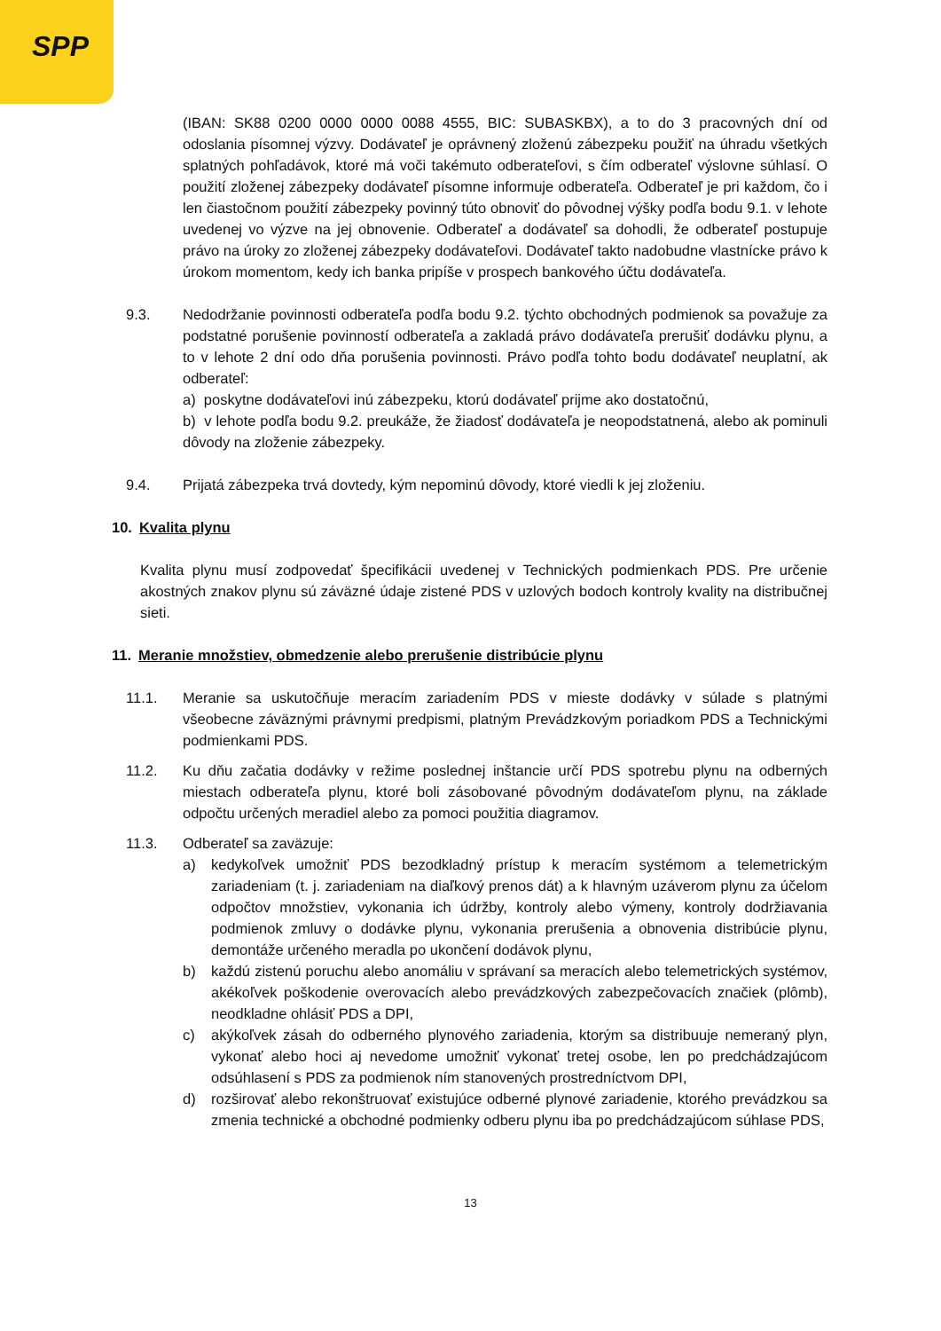SPP
(IBAN: SK88 0200 0000 0000 0088 4555, BIC: SUBASKBX), a to do 3 pracovných dní od odoslania písomnej výzvy. Dodávateľ je oprávnený zloženú zábezpeku použiť na úhradu všetkých splatných pohľadávok, ktoré má voči takémuto odberateľovi, s čím odberateľ výslovne súhlasí. O použití zloženej zábezpeky dodávateľ písomne informuje odberateľa. Odberateľ je pri každom, čo i len čiastočnom použití zábezpeky povinný túto obnoviť do pôvodnej výšky podľa bodu 9.1. v lehote uvedenej vo výzve na jej obnovenie. Odberateľ a dodávateľ sa dohodli, že odberateľ postupuje právo na úroky zo zloženej zábezpeky dodávateľovi. Dodávateľ takto nadobudne vlastnícke právo k úrokom momentom, kedy ich banka pripíše v prospech bankového účtu dodávateľa.
9.3. Nedodržanie povinnosti odberateľa podľa bodu 9.2. týchto obchodných podmienok sa považuje za podstatné porušenie povinností odberateľa a zakladá právo dodávateľa prerušiť dodávku plynu, a to v lehote 2 dní odo dňa porušenia povinnosti. Právo podľa tohto bodu dodávateľ neuplatní, ak odberateľ:
a) poskytne dodávateľovi inú zábezpeku, ktorú dodávateľ prijme ako dostatočnú,
b) v lehote podľa bodu 9.2. preukáže, že žiadosť dodávateľa je neopodstatnená, alebo ak pominuli dôvody na zloženie zábezpeky.
9.4. Prijatá zábezpeka trvá dovtedy, kým nepominú dôvody, ktoré viedli k jej zloženiu.
10. Kvalita plynu
Kvalita plynu musí zodpovedať špecifikácii uvedenej v Technických podmienkach PDS. Pre určenie akostných znakov plynu sú záväzné údaje zistené PDS v uzlových bodoch kontroly kvality na distribučnej sieti.
11. Meranie množstiev, obmedzenie alebo prerušenie distribúcie plynu
11.1. Meranie sa uskutočňuje meracím zariadením PDS v mieste dodávky v súlade s platnými všeobecne záväznými právnymi predpismi, platným Prevádzkovým poriadkom PDS a Technickými podmienkami PDS.
11.2. Ku dňu začatia dodávky v režime poslednej inštancie určí PDS spotrebu plynu na odberných miestach odberateľa plynu, ktoré boli zásobované pôvodným dodávateľom plynu, na základe odpočtu určených meradiel alebo za pomoci použitia diagramov.
11.3. Odberateľ sa zaväzuje:
a) kedykoľvek umožniť PDS bezodkladný prístup k meracím systémom a telemetrickým zariadeniam (t. j. zariadeniam na diaľkový prenos dát) a k hlavným uzáverom plynu za účelom odpočtov množstiev, vykonania ich údržby, kontroly alebo výmeny, kontroly dodržiavania podmienok zmluvy o dodávke plynu, vykonania prerušenia a obnovenia distribúcie plynu, demontáže určeného meradla po ukončení dodávok plynu,
b) každú zistenú poruchu alebo anomáliu v správaní sa meracích alebo telemetrických systémov, akékoľvek poškodenie overovacích alebo prevádzkových zabezpečovacích značiek (plômb), neodkladne ohlásiť PDS a DPI,
c) akýkoľvek zásah do odberného plynového zariadenia, ktorým sa distribuuje nemeraný plyn, vykonať alebo hoci aj nevedome umožniť vykonať tretej osobe, len po predchádzajúcom odsúhlasení s PDS za podmienok ním stanovených prostredníctvom DPI,
d) rozširovať alebo rekonštruovať existujúce odberné plynové zariadenie, ktorého prevádzkou sa zmenia technické a obchodné podmienky odberu plynu iba po predchádzajúcom súhlase PDS,
13